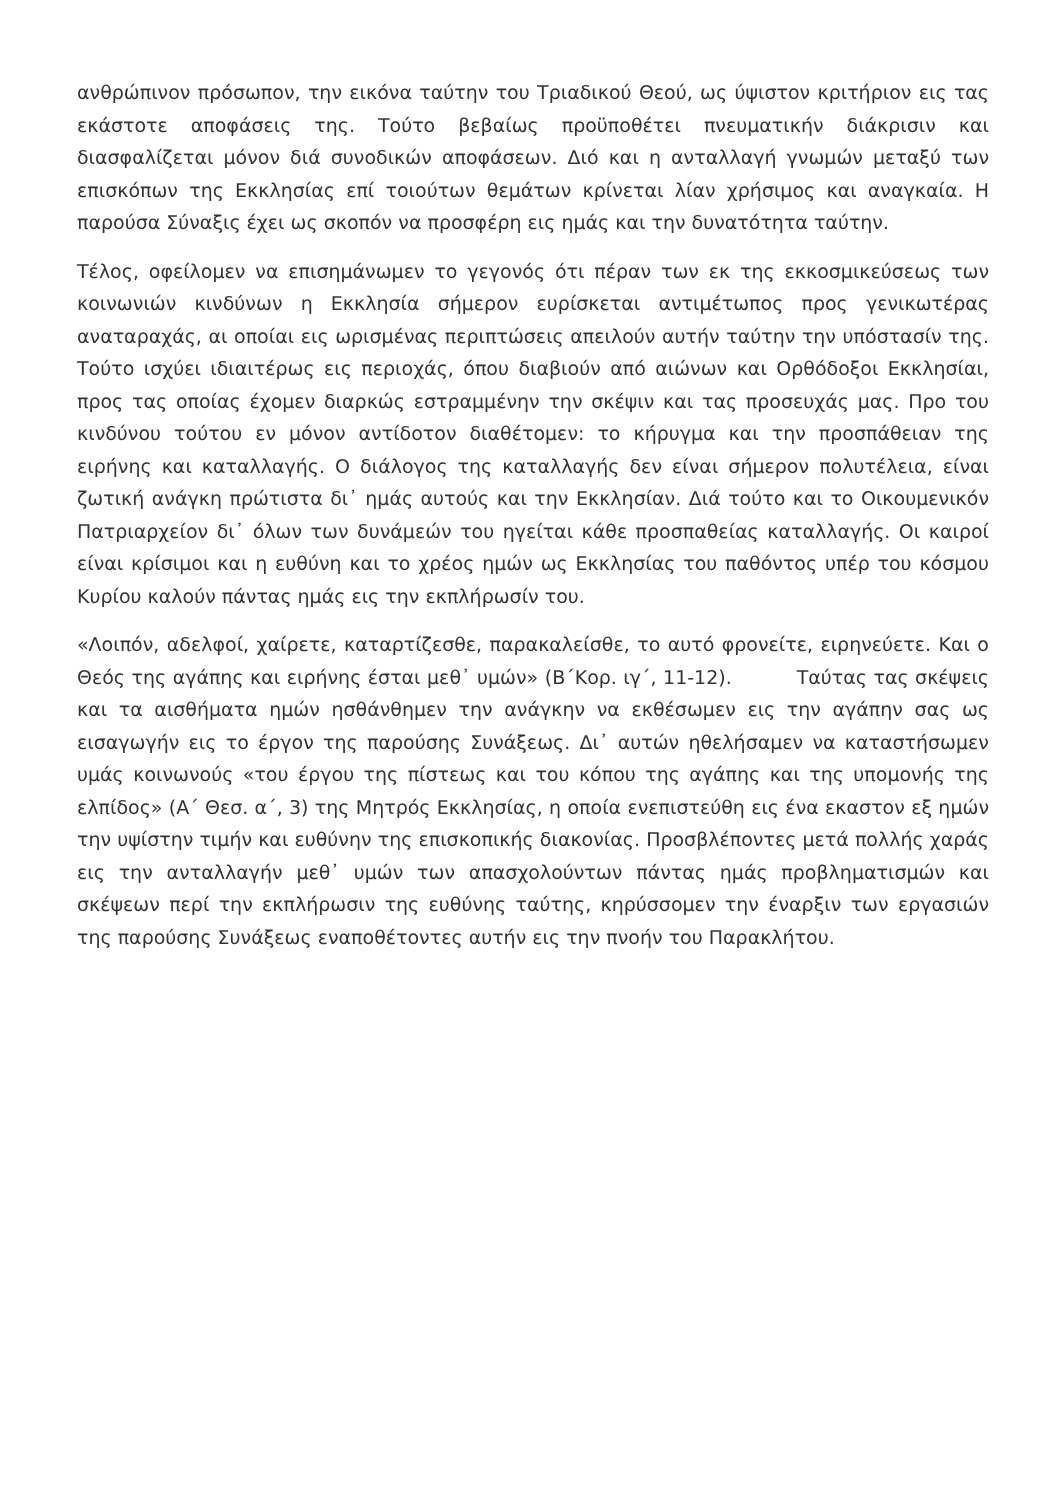ανθρώπινον πρόσωπον, την εικόνα ταύτην του Τριαδικού Θεού, ως ύψιστον κριτήριον εις τας εκάστοτε αποφάσεις της. Τούτο βεβαίως προϋποθέτει πνευματικήν διάκρισιν και διασφαλίζεται μόνον διά συνοδικών αποφάσεων. Διό και η ανταλλαγή γνωμών μεταξύ των επισκόπων της Εκκλησίας επί τοιούτων θεμάτων κρίνεται λίαν χρήσιμος και αναγκαία. Η παρούσα Σύναξις έχει ως σκοπόν να προσφέρη εις ημάς και την δυνατότητα ταύτην.
Τέλος, οφείλομεν να επισημάνωμεν το γεγονός ότι πέραν των εκ της εκκοσμικεύσεως των κοινωνιών κινδύνων η Εκκλησία σήμερον ευρίσκεται αντιμέτωπος προς γενικωτέρας αναταραχάς, αι οποίαι εις ωρισμένας περιπτώσεις απειλούν αυτήν ταύτην την υπόστασίν της. Τούτο ισχύει ιδιαιτέρως εις περιοχάς, όπου διαβιούν από αιώνων και Ορθόδοξοι Εκκλησίαι, προς τας οποίας έχομεν διαρκώς εστραμμένην την σκέψιν και τας προσευχάς μας. Προ του κινδύνου τούτου εν μόνον αντίδοτον διαθέτομεν: το κήρυγμα και την προσπάθειαν της ειρήνης και καταλλαγής. Ο διάλογος της καταλλαγής δεν είναι σήμερον πολυτέλεια, είναι ζωτική ανάγκη πρώτιστα δι᾽ ημάς αυτούς και την Εκκλησίαν. Διά τούτο και το Οικουμενικόν Πατριαρχείον δι᾽ όλων των δυνάμεών του ηγείται κάθε προσπαθείας καταλλαγής. Οι καιροί είναι κρίσιμοι και η ευθύνη και το χρέος ημών ως Εκκλησίας του παθόντος υπέρ του κόσμου Κυρίου καλούν πάντας ημάς εις την εκπλήρωσίν του.
«Λοιπόν, αδελφοί, χαίρετε, καταρτίζεσθε, παρακαλείσθε, το αυτό φρονείτε, ειρηνεύετε. Και ο Θεός της αγάπης και ειρήνης έσται μεθ᾽ υμών» (Β΄Κορ. ιγ΄, 11-12). Ταύτας τας σκέψεις και τα αισθήματα ημών ησθάνθημεν την ανάγκην να εκθέσωμεν εις την αγάπην σας ως εισαγωγήν εις το έργον της παρούσης Συνάξεως. Δι᾽ αυτών ηθελήσαμεν να καταστήσωμεν υμάς κοινωνούς «του έργου της πίστεως και του κόπου της αγάπης και της υπομονής της ελπίδος» (Α΄ Θεσ. α΄, 3) της Μητρός Εκκλησίας, η οποία ενεπιστεύθη εις ένα εκαστον εξ ημών την υψίστην τιμήν και ευθύνην της επισκοπικής διακονίας. Προσβλέποντες μετά πολλής χαράς εις την ανταλλαγήν μεθ᾽ υμών των απασχολούντων πάντας ημάς προβληματισμών και σκέψεων περί την εκπλήρωσιν της ευθύνης ταύτης, κηρύσσομεν την έναρξιν των εργασιών της παρούσης Συνάξεως εναποθέτοντες αυτήν εις την πνοήν του Παρακλήτου.